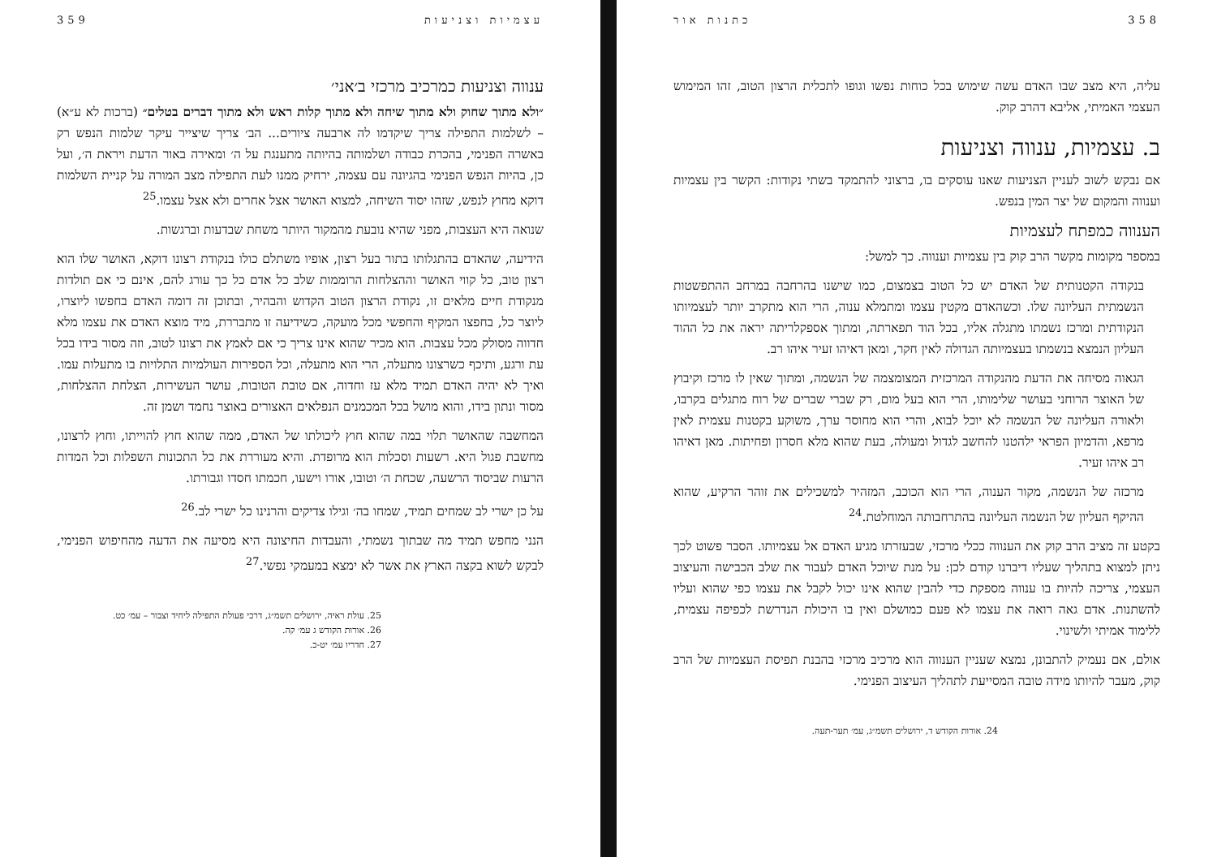358 כתנות אור
עליה, היא מצב שבו האדם עשה שימוש בכל כוחות נפשו וגופו לתכלית הרצון הטוב, זהו המימוש העצמי האמיתי, אליבא דהרב קוק.
ב. עצמיות, ענווה וצניעות
אם נבקש לשוב לעניין הצניעות שאנו עוסקים בו, ברצוני להתמקד בשתי נקודות: הקשר בין עצמיות וענווה והמקום של יצר המין בנפש.
הענווה כמפתח לעצמיות
במספר מקומות מקשר הרב קוק בין עצמיות וענווה. כך למשל:
בנקודה הקטנותית של האדם יש כל הטוב בצמצום, כמו שישנו בהרחבה במרחב ההתפשטות הנשמתית העליונה שלו. וכשהאדם מקטין עצמו ומתמלא ענוה, הרי הוא מתקרב יותר לעצמיותו הנקודתית ומרכז נשמתו מתגלה אליו, בכל הוד תפארתה, ומתוך אספקלריתה יראה את כל ההוד העליון הנמצא בנשמתו בעצמיותה הגדולה לאין חקר, ומאן דאיהו זעיר איהו רב.
הגאוה מסיחה את הדעת מהנקודה המרכזית המצומצמה של הנשמה, ומתוך שאין לו מרכז וקיבוץ של האוצר הרוחני בעושר שלימותו, הרי הוא בעל מום, רק שברי שברים של רוח מתגלים בקרבו, ולאורה העליונה של הנשמה לא יוכל לבוא, והרי הוא מחוסר ערך, משוקע בקטנות עצמית לאין מרפא, והדמיון הפראי ילהטנו להחשב לגדול ומעולה, בעת שהוא מלא חסרון ופחיתות. מאן דאיהו רב איהו זעיר.
מרכזה של הנשמה, מקור הענוה, הרי הוא הכוכב, המזהיר למשכילים את זוהר הרקיע, שהוא ההיקף העליון של הנשמה העליונה בהתרחבותה המוחלטת.<sup>24</sup>
בקטע זה מציב הרב קוק את הענווה ככלי מרכזי, שבעזרתו מגיע האדם אל עצמיותו. הסבר פשוט לכך ניתן למצוא בתהליך שעליו דיברנו קודם לכן: על מנת שיוכל האדם לעבור את שלב הכבישה והעיצוב העצמי, צריכה להיות בו ענווה מספקת כדי להבין שהוא אינו יכול לקבל את עצמו כפי שהוא ועליו להשתנות. אדם גאה רואה את עצמו לא פעם כמושלם ואין בו היכולת הנדרשת לכפיפה עצמית, ללימוד אמיתי ולשינוי.
אולם, אם נעמיק להתבונן, נמצא שעניין הענווה הוא מרכיב מרכזי בהבנת תפיסת העצמיות של הרב קוק, מעבר להיותו מידה טובה המסייעת לתהליך העיצוב הפנימי.
24. אורות הקודש ד, ירושלים תשמ״ג, עמ׳ תער-תעה.
עצמיות וצניעות 359
ענווה וצניעות כמרכיב מרכזי ב׳אני׳
״ולא מתוך שחוק ולא מתוך שיחה ולא מתוך קלות ראש ולא מתוך דברים בטלים״ (ברכות לא ע״א) – לשלמות התפילה צריך שיקדמו לה ארבעה ציורים... הב׳ צריך שיצייר עיקר שלמות הנפש רק באשרה הפנימי, בהכרת כבודה ושלמותה בהיותה מתענגת על ה׳ ומאירה באור הדעת ויראת ה׳, ועל כן, בהיות הנפש הפנימי בהגיונה עם עצמה, ירחיק ממנו לעת התפילה מצב המורה על קניית השלמות דוקא מחוץ לנפש, שזהו יסוד השיחה, למצוא האושר אצל אחרים ולא אצל עצמו.<sup>25</sup>
שנואה היא העצבות, מפני שהיא נובעת מהמקור היותר משחת שבדעות וברגשות.
הידיעה, שהאדם בהתגלותו בתור בעל רצון, אופיו משתלם כולו בנקודת רצונו דוקא, האושר שלו הוא רצון טוב, כל קווי האושר וההצלחות הרוממות שלב כל אדם כל כך עורג להם, אינם כי אם תולדות מנקודת חיים מלאים זו, נקודת הרצון הטוב הקדוש והבהיר, ובתוכן זה דומה האדם בחפשו ליוצרו, ליוצר כל, בחפצו המקיף והחפשי מכל מועקה, כשידיעה זו מתבררת, מיד מוצא האדם את עצמו מלא חדווה מסולק מכל עצבות. הוא מכיר שהוא אינו צריך כי אם לאמץ את רצונו לטוב, וזה מסור בידו בכל עת ורגע, ותיכף כשרצונו מתעלה, הרי הוא מתעלה, וכל הספירות העולמיות התלויות בו מתעלות עמו. ואיך לא יהיה האדם תמיד מלא עז וחדוה, אם טובת הטובות, עושר העשירות, הצלחת ההצלחות, מסור ונתון בידו, והוא מושל בכל המכמנים הנפלאים האצורים באוצר נחמד ושמן זה.
המחשבה שהאושר תלוי במה שהוא חוץ ליכולתו של האדם, ממה שהוא חוץ להוייתו, וחוץ לרצונו, מחשבת פגול היא. רשעות וסכלות הוא מרופדת. והיא מעוררת את כל התכונות השפלות וכל המדות הרעות שביסוד הרשעה, שכחת ה׳ וטובו, אורו וישעו, חכמתו חסדו וגבורתו.
על כן ישרי לב שמחים תמיד, שמחו בה׳ וגילו צדיקים והרנינו כל ישרי לב.<sup>26</sup>
הנני מחפש תמיד מה שבתוך נשמתי, והעבדות החיצונה היא מסיעה את הדעה מהחיפוש הפנימי, לבקש לשוא בקצה הארץ את אשר לא ימצא במעמקי נפשי.<sup>27</sup>
25. עולת ראיה, ירושלים תשמ״ג, דרכי פעולת התפילה ליחיד וצבור – עמ׳ כט.
26. אורות הקודש ג עמ׳ קה.
27. חדריו עמ׳ יט-כ.